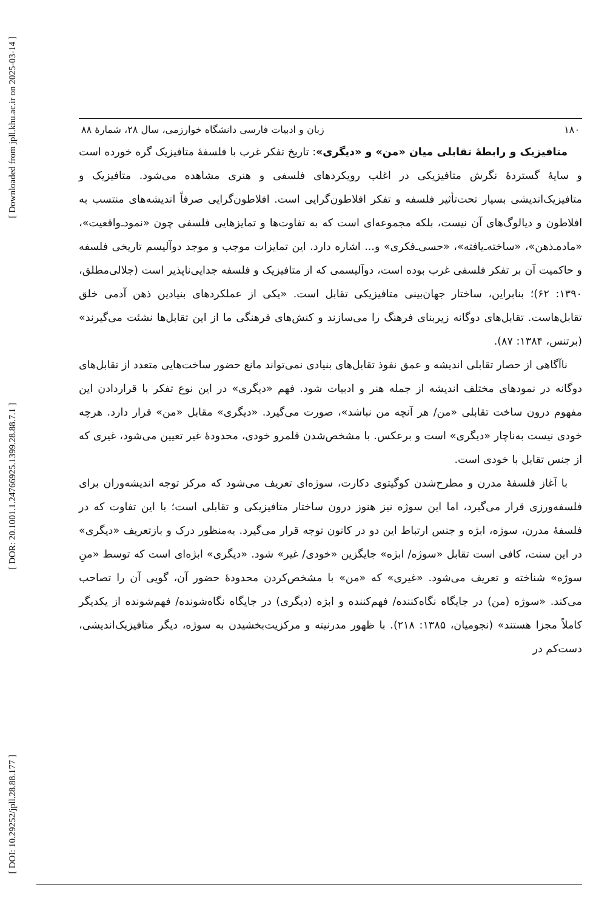[ Downloaded from jpll.khu.ac.ir on 2025-03-14 ]
[ DOR: 20.1001.1.24766925.1399.28.88.7.1 ]
[ DOI: 10.29252/jpll.28.88.177 ]
۱۸۰ زبان و ادبیات فارسی دانشگاه خوارزمی، سال ۲۸، شمارهٔ ۸۸
متافیزیک و رابطهٔ تقابلی میان «من» و «دیگری»: تاریخ تفکر غرب با فلسفهٔ متافیزیک گره خورده است و سایهٔ گستردهٔ نگرش متافیزیکی در اغلب رویکردهای فلسفی و هنری مشاهده می‌شود. متافیزیک و متافیزیک‌اندیشی بسیار تحت‌تأثیر فلسفه و تفکر افلاطون‌گرایی است. افلاطون‌گرایی صرفاً اندیشه‌های منتسب به افلاطون و دیالوگ‌های آن نیست، بلکه مجموعه‌ای است که به تفاوت‌ها و تمایزهایی فلسفی چون «نمود‌ـ‌واقعیت»، «ماده‌ـ‌ذهن»، «ساخته‌ـ‌یافته»، «حسی‌ـ‌فکری» و... اشاره دارد. این تمایزات موجب و موجد دوآلیسم تاریخی فلسفه و حاکمیت آن بر تفکر فلسفی غرب بوده است، دوآلیسمی که از متافیزیک و فلسفه جدایی‌ناپذیر است (جلالی‌مطلق، ۱۳۹۰: ۶۲)؛ بنابراین، ساختار جهان‌بینی متافیزیکی تقابل است. «یکی از عملکردهای بنیادین ذهن آدمی خلق تقابل‌هاست. تقابل‌های دوگانه زیربنای فرهنگ را می‌سازند و کنش‌های فرهنگی ما از این تقابل‌ها نشئت می‌گیرند» (برتنس، ۱۳۸۴: ۸۷).
ناآگاهی از حصار تقابلی اندیشه و عمق نفوذ تقابل‌های بنیادی نمی‌تواند مانع حضور ساخت‌هایی متعدد از تقابل‌های دوگانه در نمودهای مختلف اندیشه از جمله هنر و ادبیات شود. فهم «دیگری» در این نوع تفکر با قراردادن این مفهوم درون ساخت تقابلی «من/ هر آنچه من نباشد»، صورت می‌گیرد. «دیگری» مقابل «من» قرار دارد. هرچه خودی نیست به‌ناچار «دیگری» است و برعکس. با مشخص‌شدن قلمرو خودی، محدودهٔ غیر تعیین می‌شود، غیری که از جنس تقابل با خودی است.
با آغاز فلسفهٔ مدرن و مطرح‌شدن کوگیتوی دکارت، سوژه‌ای تعریف می‌شود که مرکز توجه اندیشه‌وران برای فلسفه‌ورزی قرار می‌گیرد، اما این سوژه نیز هنوز درون ساختار متافیزیکی و تقابلی است؛ با این تفاوت که در فلسفهٔ مدرن، سوژه، ابژه و جنس ارتباط این دو در کانون توجه قرار می‌گیرد. به‌منظور درک و بازتعریف «دیگری» در این سنت، کافی است تقابل «سوژه/ ابژه» جایگزین «خودی/ غیر» شود. «دیگری» ابژه‌ای است که توسط «منِ سوژه» شناخته و تعریف می‌شود. «غیری» که «من» با مشخص‌کردن محدودهٔ حضور آن، گویی آن را تصاحب می‌کند. «سوژه (من) در جایگاه نگاه‌کننده/ فهم‌کننده و ابژه (دیگری) در جایگاه نگاه‌شونده/ فهم‌شونده از یکدیگر کاملاً مجزا هستند» (نجومیان، ۱۳۸۵: ۲۱۸). با ظهور مدرنیته و مرکزیت‌بخشیدن به سوژه، دیگر متافیزیک‌اندیشی، دست‌کم در